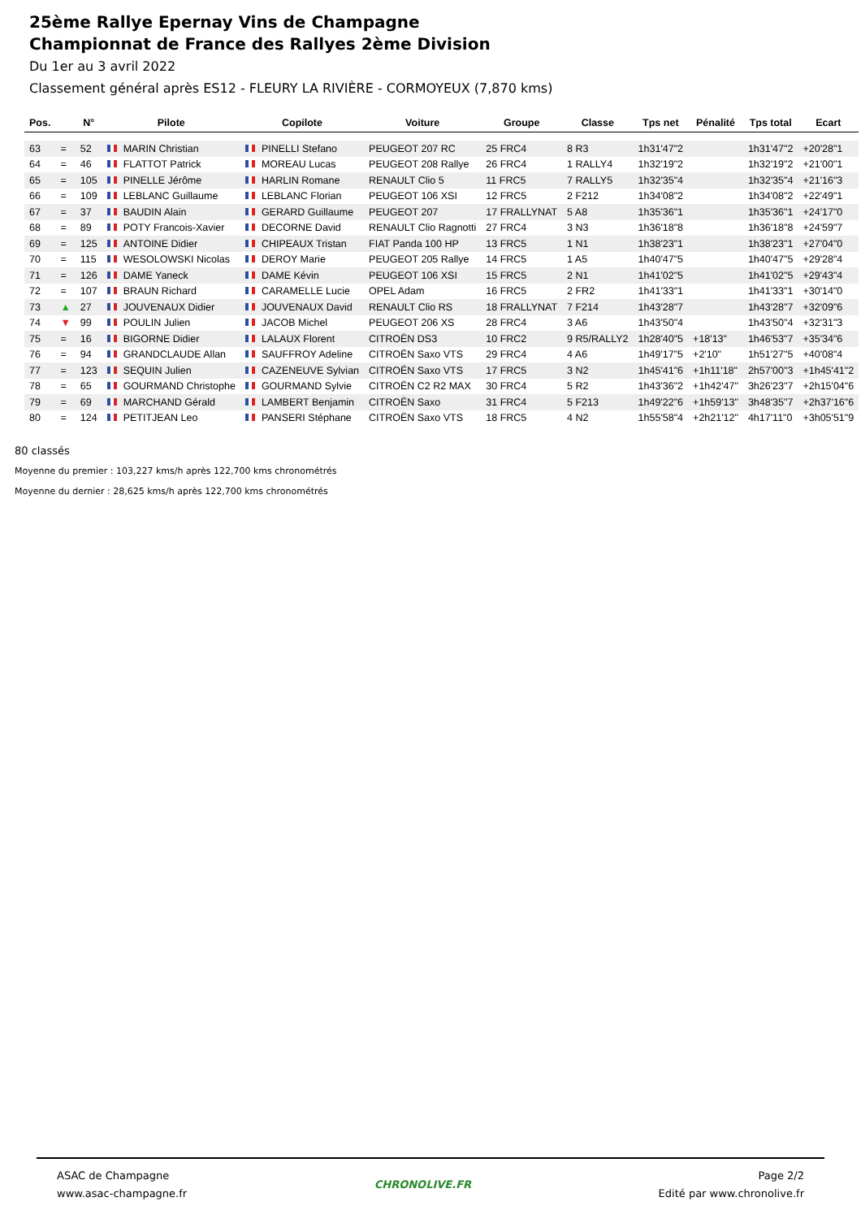25ème Rallye Epernay Vins de Champagne
Championnat de France des Rallyes 2ème Division
Du 1er au 3 avril 2022
Classement général après ES12 - FLEURY LA RIVIÈRE - CORMOYEUX (7,870 kms)
| Pos. | | N° | Pilote | Copilote | Voiture | Groupe | Classe | Tps net | Pénalité | Tps total | Ecart |
| --- | --- | --- | --- | --- | --- | --- | --- | --- | --- | --- | --- |
| 63 | = | 52 | MARIN Christian | PINELLI Stefano | PEUGEOT 207 RC | 25 FRC4 | 8 R3 | 1h31'47"2 | | 1h31'47"2 | +20'28"1 |
| 64 | = | 46 | FLATTOT Patrick | MOREAU Lucas | PEUGEOT 208 Rallye | 26 FRC4 | 1 RALLY4 | 1h32'19"2 | | 1h32'19"2 | +21'00"1 |
| 65 | = | 105 | PINELLE Jérôme | HARLIN Romane | RENAULT Clio 5 | 11 FRC5 | 7 RALLY5 | 1h32'35"4 | | 1h32'35"4 | +21'16"3 |
| 66 | = | 109 | LEBLANC Guillaume | LEBLANC Florian | PEUGEOT 106 XSI | 12 FRC5 | 2 F212 | 1h34'08"2 | | 1h34'08"2 | +22'49"1 |
| 67 | = | 37 | BAUDIN Alain | GERARD Guillaume | PEUGEOT 207 | 17 FRALLYNAT | 5 A8 | 1h35'36"1 | | 1h35'36"1 | +24'17"0 |
| 68 | = | 89 | POTY Francois-Xavier | DECORNE David | RENAULT Clio Ragnotti | 27 FRC4 | 3 N3 | 1h36'18"8 | | 1h36'18"8 | +24'59"7 |
| 69 | = | 125 | ANTOINE Didier | CHIPEAUX Tristan | FIAT Panda 100 HP | 13 FRC5 | 1 N1 | 1h38'23"1 | | 1h38'23"1 | +27'04"0 |
| 70 | = | 115 | WESOLOWSKI Nicolas | DEROY Marie | PEUGEOT 205 Rallye | 14 FRC5 | 1 A5 | 1h40'47"5 | | 1h40'47"5 | +29'28"4 |
| 71 | = | 126 | DAME Yaneck | DAME Kévin | PEUGEOT 106 XSI | 15 FRC5 | 2 N1 | 1h41'02"5 | | 1h41'02"5 | +29'43"4 |
| 72 | = | 107 | BRAUN Richard | CARAMELLE Lucie | OPEL Adam | 16 FRC5 | 2 FR2 | 1h41'33"1 | | 1h41'33"1 | +30'14"0 |
| 73 | ▲ | 27 | JOUVENAUX Didier | JOUVENAUX David | RENAULT Clio RS | 18 FRALLYNAT | 7 F214 | 1h43'28"7 | | 1h43'28"7 | +32'09"6 |
| 74 | ▼ | 99 | POULIN Julien | JACOB Michel | PEUGEOT 206 XS | 28 FRC4 | 3 A6 | 1h43'50"4 | | 1h43'50"4 | +32'31"3 |
| 75 | = | 16 | BIGORNE Didier | LALAUX Florent | CITROËN DS3 | 10 FRC2 | 9 R5/RALLY2 | 1h28'40"5 | +18'13" | 1h46'53"7 | +35'34"6 |
| 76 | = | 94 | GRANDCLAUDE Allan | SAUFFROY Adeline | CITROËN Saxo VTS | 29 FRC4 | 4 A6 | 1h49'17"5 | +2'10" | 1h51'27"5 | +40'08"4 |
| 77 | = | 123 | SEQUIN Julien | CAZENEUVE Sylvian | CITROËN Saxo VTS | 17 FRC5 | 3 N2 | 1h45'41"6 | +1h11'18" | 2h57'00"3 | +1h45'41"2 |
| 78 | = | 65 | GOURMAND Christophe | GOURMAND Sylvie | CITROËN C2 R2 MAX | 30 FRC4 | 5 R2 | 1h43'36"2 | +1h42'47" | 3h26'23"7 | +2h15'04"6 |
| 79 | = | 69 | MARCHAND Gérald | LAMBERT Benjamin | CITROËN Saxo | 31 FRC4 | 5 F213 | 1h49'22"6 | +1h59'13" | 3h48'35"7 | +2h37'16"6 |
| 80 | = | 124 | PETITJEAN Leo | PANSERI Stéphane | CITROËN Saxo VTS | 18 FRC5 | 4 N2 | 1h55'58"4 | +2h21'12" | 4h17'11"0 | +3h05'51"9 |
80 classés
Moyenne du premier : 103,227 kms/h après 122,700 kms chronométrés
Moyenne du dernier : 28,625 kms/h après 122,700 kms chronométrés
ASAC de Champagne
www.asac-champagne.fr
CHRONOLIVE.FR Page 2/2
Edité par www.chronolive.fr